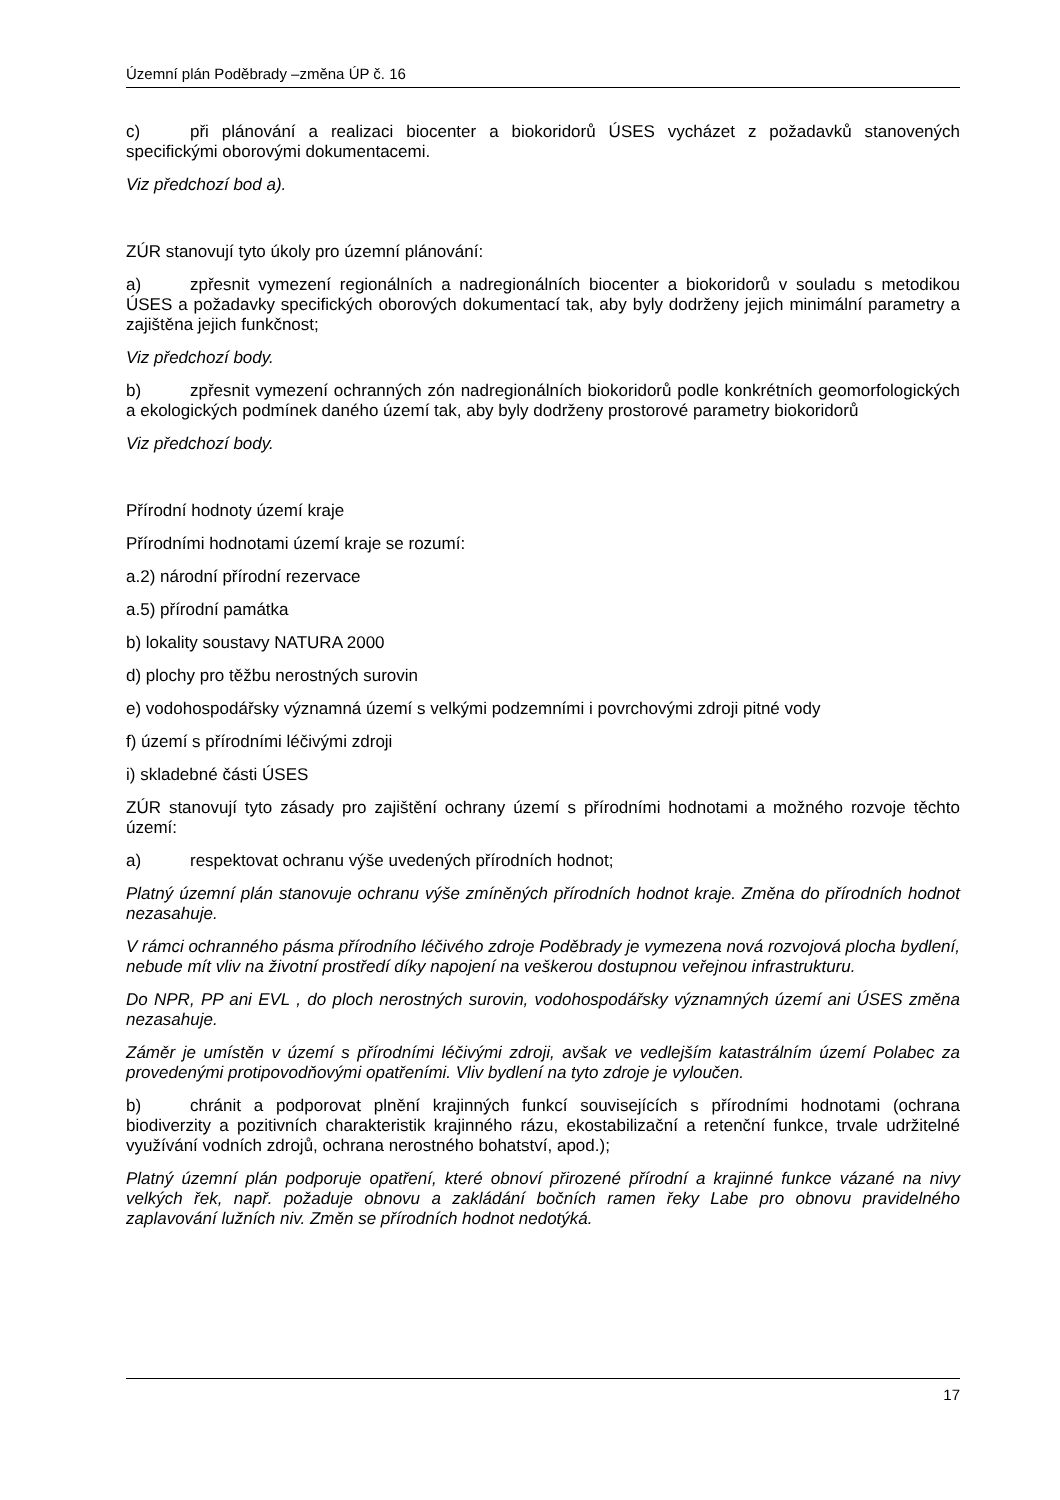Územní plán Poděbrady –změna ÚP č. 16
c) při plánování a realizaci biocenter a biokoridorů ÚSES vycházet z požadavků stanovených specifickými oborovými dokumentacemi.
Viz předchozí bod a).
ZÚR stanovují tyto úkoly pro územní plánování:
a) zpřesnit vymezení regionálních a nadregionálních biocenter a biokoridorů v souladu s metodikou ÚSES a požadavky specifických oborových dokumentací tak, aby byly dodrženy jejich minimální parametry a zajištěna jejich funkčnost;
Viz předchozí body.
b) zpřesnit vymezení ochranných zón nadregionálních biokoridorů podle konkrétních geomorfologických a ekologických podmínek daného území tak, aby byly dodrženy prostorové parametry biokoridorů
Viz předchozí body.
Přírodní hodnoty území kraje
Přírodními hodnotami území kraje se rozumí:
a.2) národní přírodní rezervace
a.5) přírodní památka
b) lokality soustavy NATURA 2000
d) plochy pro těžbu nerostných surovin
e) vodohospodářsky významná území s velkými podzemními i povrchovými zdroji pitné vody
f) území s přírodními léčivými zdroji
i) skladebné části ÚSES
ZÚR stanovují tyto zásady pro zajištění ochrany území s přírodními hodnotami a možného rozvoje těchto území:
a) respektovat ochranu výše uvedených přírodních hodnot;
Platný územní plán stanovuje ochranu výše zmíněných přírodních hodnot kraje. Změna do přírodních hodnot nezasahuje.
V rámci ochranného pásma přírodního léčivého zdroje Poděbrady je vymezena nová rozvojová plocha bydlení, nebude mít vliv na životní prostředí díky napojení na veškerou dostupnou veřejnou infrastrukturu.
Do NPR, PP ani EVL , do ploch nerostných surovin, vodohospodářsky významných území ani ÚSES změna nezasahuje.
Záměr je umístěn v území s přírodními léčivými zdroji, avšak ve vedlejším katastrálním území Polabec za provedenými protipovodňovými opatřeními. Vliv bydlení na tyto zdroje je vyloučen.
b) chránit a podporovat plnění krajinných funkcí souvisejících s přírodními hodnotami (ochrana biodiverzity a pozitivních charakteristik krajinného rázu, ekostabilizační a retenční funkce, trvale udržitelné využívání vodních zdrojů, ochrana nerostného bohatství, apod.);
Platný územní plán podporuje opatření, které obnoví přirozené přírodní a krajinné funkce vázané na nivy velkých řek, např. požaduje obnovu a zakládání bočních ramen řeky Labe pro obnovu pravidelného zaplavování lužních niv. Změn se přírodních hodnot nedotýká.
17